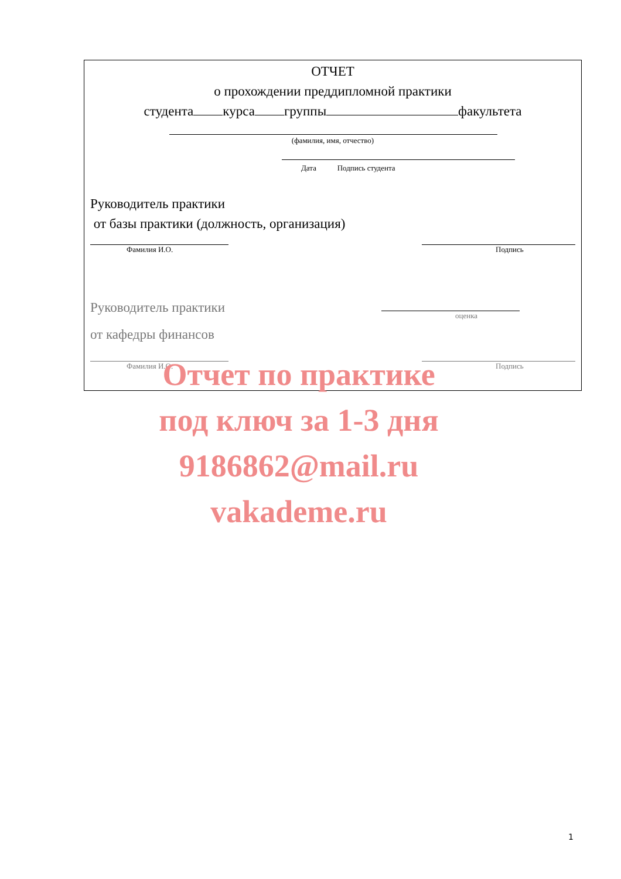ОТЧЕТ
о прохождении преддипломной практики
студента курса группы факультета
(фамилия, имя, отчество)
Дата Подпись студента
Руководитель практики
от базы практики (должность, организация)
Фамилия И.О. Подпись
Руководитель практики
от кафедры финансов
оценка
Фамилия И.О. Подпись
Отчет по практике
под ключ за 1-3 дня
9186862@mail.ru
vakademe.ru
1